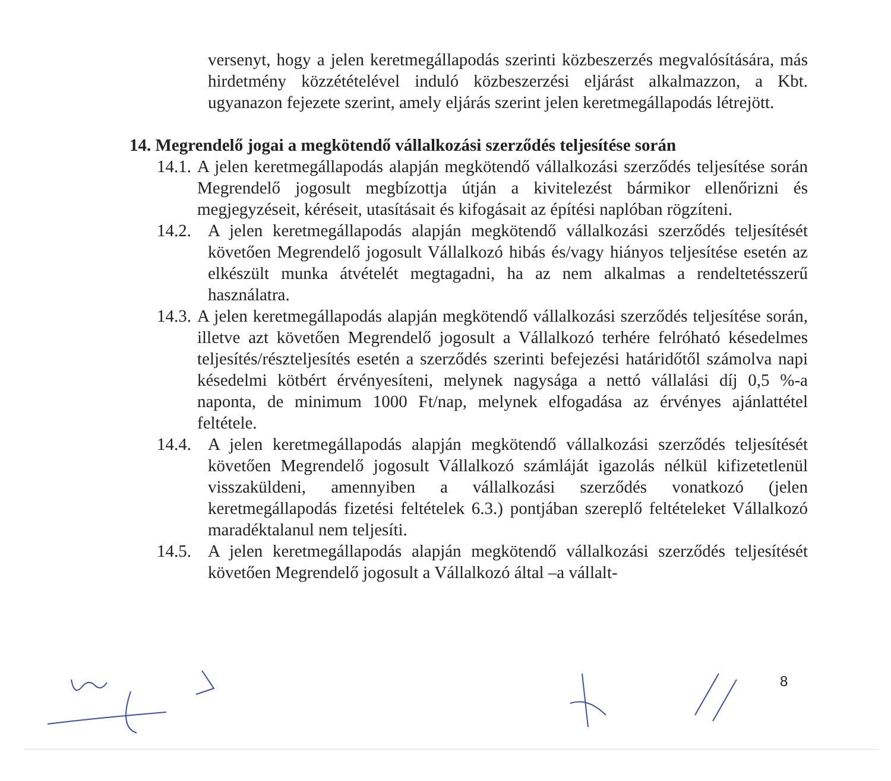versenyt, hogy a jelen keretmegállapodás szerinti közbeszerzés megvalósítására, más hirdetmény közzétételével induló közbeszerzési eljárást alkalmazzon, a Kbt. ugyanazon fejezete szerint, amely eljárás szerint jelen keretmegállapodás létrejött.
14. Megrendelő jogai a megkötendő vállalkozási szerződés teljesítése során
14.1.
A jelen keretmegállapodás alapján megkötendő vállalkozási szerződés teljesítése során Megrendelő jogosult megbízottja útján a kivitelezést bármikor ellenőrizni és megjegyzéseit, kéréseit, utasításait és kifogásait az építési naplóban rögzíteni.
14.2.
A jelen keretmegállapodás alapján megkötendő vállalkozási szerződés teljesítését követően Megrendelő jogosult Vállalkozó hibás és/vagy hiányos teljesítése esetén az elkészült munka átvételét megtagadni, ha az nem alkalmas a rendeltetésszerű használatra.
14.3.
A jelen keretmegállapodás alapján megkötendő vállalkozási szerződés teljesítése során, illetve azt követően Megrendelő jogosult a Vállalkozó terhére felróható késedelmes teljesítés/részteljesítés esetén a szerződés szerinti befejezési határidőtől számolva napi késedelmi kötbért érvényesíteni, melynek nagysága a nettó vállalási díj 0,5 %-a naponta, de minimum 1000 Ft/nap, melynek elfogadása az érvényes ajánlattétel feltétele.
14.4.
A jelen keretmegállapodás alapján megkötendő vállalkozási szerződés teljesítését követően Megrendelő jogosult Vállalkozó számláját igazolás nélkül kifizetetlenül visszaküldeni, amennyiben a vállalkozási szerződés vonatkozó (jelen keretmegállapodás fizetési feltételek 6.3.) pontjában szereplő feltételeket Vállalkozó maradéktalanul nem teljesíti.
14.5.
A jelen keretmegállapodás alapján megkötendő vállalkozási szerződés teljesítését követően Megrendelő jogosult a Vállalkozó által –a vállalt-
8